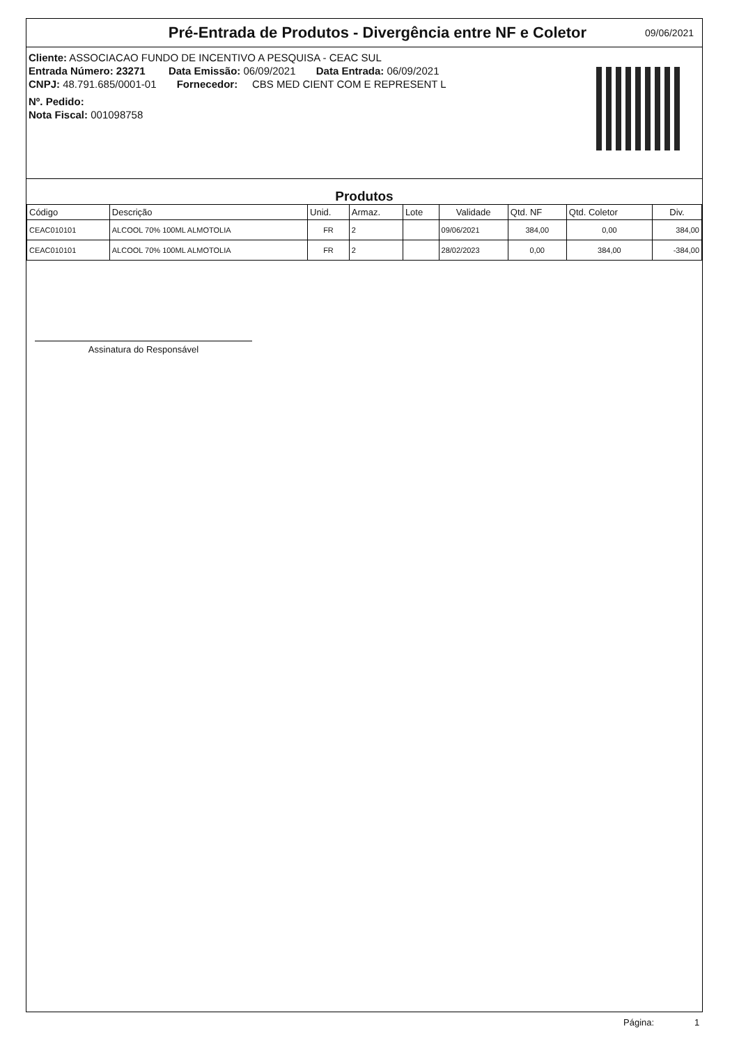Pré-Entrada de Produtos - Divergência entre NF e Coletor
09/06/2021
Cliente: ASSOCIACAO FUNDO DE INCENTIVO A PESQUISA - CEAC SUL
Entrada Número: 23271 Data Emissão: 06/09/2021 Data Entrada: 06/09/2021
CNPJ: 48.791.685/0001-01 Fornecedor: CBS MED CIENT COM E REPRESENT L
Nº. Pedido:
Nota Fiscal: 001098758
Produtos
| Código | Descrição | Unid. | Armaz. | Lote | Validade | Qtd. NF | Qtd. Coletor | Div. |
| --- | --- | --- | --- | --- | --- | --- | --- | --- |
| CEAC010101 | ALCOOL 70% 100ML ALMOTOLIA | FR | 2 | | 09/06/2021 | 384,00 | 0,00 | 384,00 |
| CEAC010101 | ALCOOL 70% 100ML ALMOTOLIA | FR | 2 | | 28/02/2023 | 0,00 | 384,00 | -384,00 |
Assinatura do Responsável
Página: 1